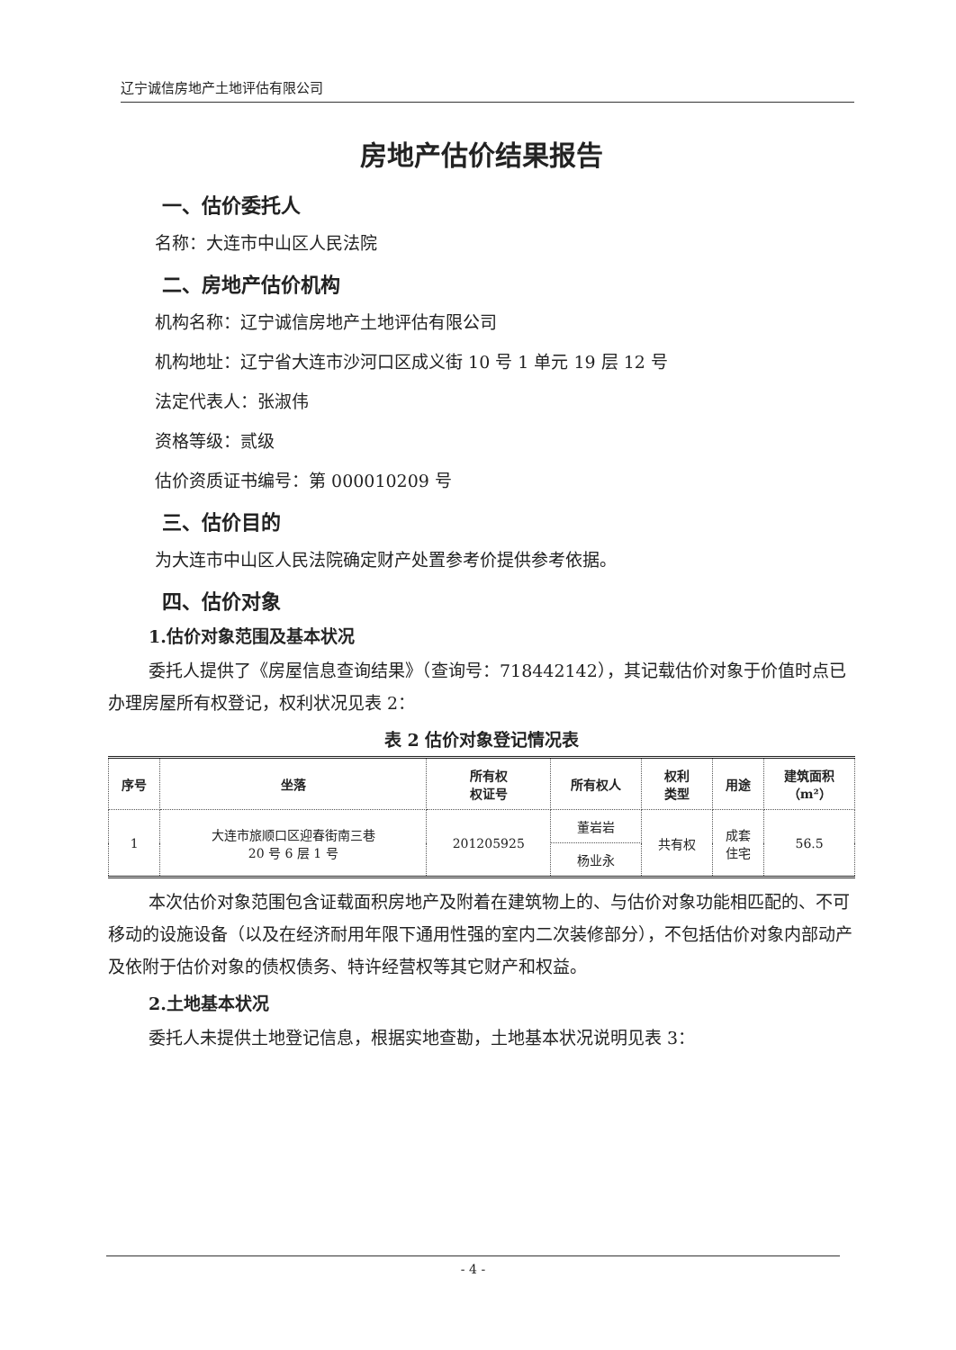辽宁诚信房地产土地评估有限公司
房地产估价结果报告
一、估价委托人
名称：大连市中山区人民法院
二、房地产估价机构
机构名称：辽宁诚信房地产土地评估有限公司
机构地址：辽宁省大连市沙河口区成义街 10 号 1 单元 19 层 12 号
法定代表人：张淑伟
资格等级：贰级
估价资质证书编号：第 000010209 号
三、估价目的
为大连市中山区人民法院确定财产处置参考价提供参考依据。
四、估价对象
1.估价对象范围及基本状况
委托人提供了《房屋信息查询结果》（查询号：718442142），其记载估价对象于价值时点已办理房屋所有权登记，权利状况见表 2：
表 2 估价对象登记情况表
| 序号 | 坐落 | 所有权 权证号 | 所有权人 | 权利 类型 | 用途 | 建筑面积 （m²） |
| --- | --- | --- | --- | --- | --- | --- |
| 1 | 大连市旅顺口区迎春街南三巷 20 号 6 层 1 号 | 201205925 | 董岩岩 | 共有权 | 成套 住宅 | 56.5 |
| | | | 杨业永 | | | |
本次估价对象范围包含证载面积房地产及附着在建筑物上的、与估价对象功能相匹配的、不可移动的设施设备（以及在经济耐用年限下通用性强的室内二次装修部分），不包括估价对象内部动产及依附于估价对象的债权债务、特许经营权等其它财产和权益。
2.土地基本状况
委托人未提供土地登记信息，根据实地查勘，土地基本状况说明见表 3：
- 4 -